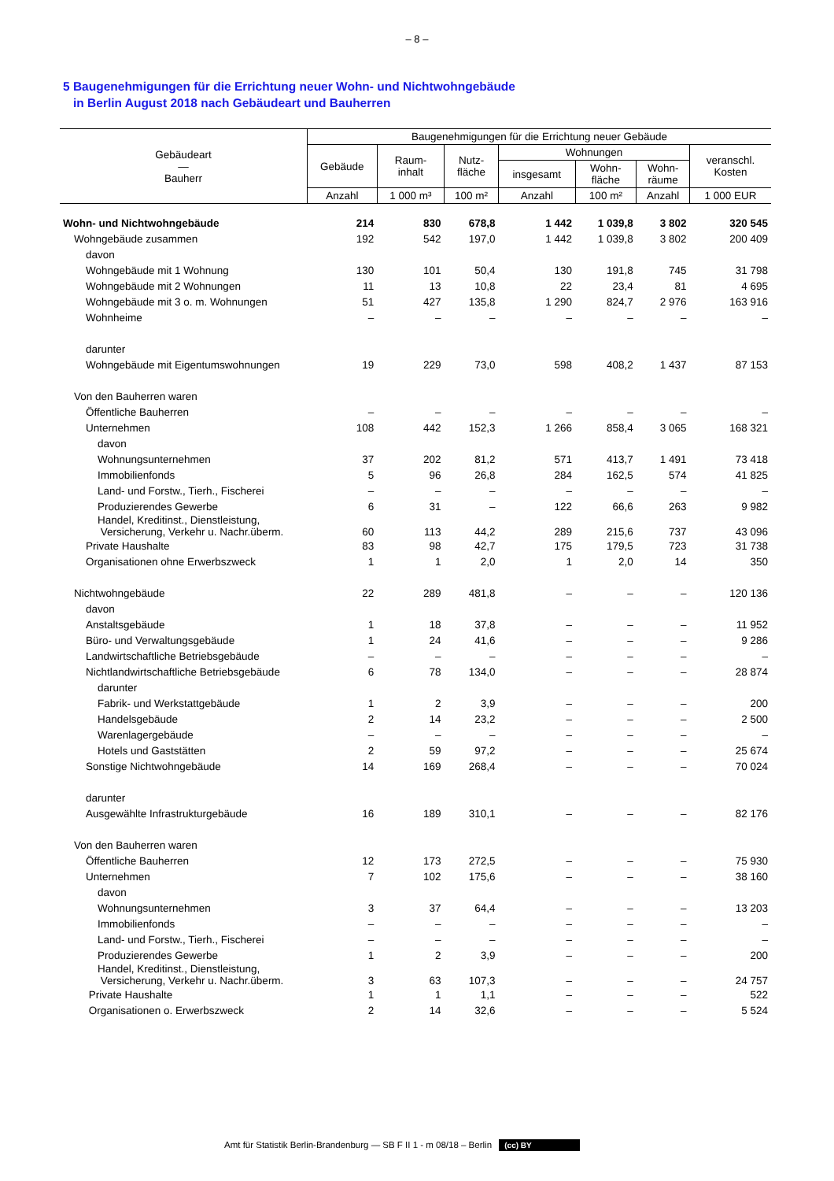– 8 –
5 Baugenehmigungen für die Errichtung neuer Wohn- und Nichtwohngebäude
in Berlin August 2018 nach Gebäudeart und Bauherren
| Gebäudeart — Bauherr | Baugenehmigungen für die Errichtung neuer Gebäude | | | | | | |
| --- | --- | --- | --- | --- | --- | --- | --- |
| | Gebäude | Raum- inhalt | Nutz- fläche | Wohnungen | | | veranschl. Kosten |
| | | | | insgesamt | Wohn- fläche | Wohn- räume | |
| | Anzahl | 1 000 m³ | 100 m² | Anzahl | 100 m² | Anzahl | 1 000 EUR |
| Wohn- und Nichtwohngebäude | 214 | 830 | 678,8 | 1 442 | 1 039,8 | 3 802 | 320 545 |
| Wohngebäude zusammen | 192 | 542 | 197,0 | 1 442 | 1 039,8 | 3 802 | 200 409 |
| davon | | | | | | | |
| Wohngebäude mit 1 Wohnung | 130 | 101 | 50,4 | 130 | 191,8 | 745 | 31 798 |
| Wohngebäude mit 2 Wohnungen | 11 | 13 | 10,8 | 22 | 23,4 | 81 | 4 695 |
| Wohngebäude mit 3 o. m. Wohnungen | 51 | 427 | 135,8 | 1 290 | 824,7 | 2 976 | 163 916 |
| Wohnheime | – | – | – | – | – | – | – |
| darunter | | | | | | | |
| Wohngebäude mit Eigentumswohnungen | 19 | 229 | 73,0 | 598 | 408,2 | 1 437 | 87 153 |
| Von den Bauherren waren | | | | | | | |
| Öffentliche Bauherren | – | – | – | – | – | – | – |
| Unternehmen | 108 | 442 | 152,3 | 1 266 | 858,4 | 3 065 | 168 321 |
| davon | | | | | | | |
| Wohnungsunternehmen | 37 | 202 | 81,2 | 571 | 413,7 | 1 491 | 73 418 |
| Immobilienfonds | 5 | 96 | 26,8 | 284 | 162,5 | 574 | 41 825 |
| Land- und Forstw., Tierh., Fischerei | – | – | – | – | – | – | – |
| Produzierendes Gewerbe | 6 | 31 | – | 122 | 66,6 | 263 | 9 982 |
| Handel, Kreditinst., Dienstleistung, Versicherung, Verkehr u. Nachr.überm. | 60 | 113 | 44,2 | 289 | 215,6 | 737 | 43 096 |
| Private Haushalte | 83 | 98 | 42,7 | 175 | 179,5 | 723 | 31 738 |
| Organisationen ohne Erwerbszweck | 1 | 1 | 2,0 | 1 | 2,0 | 14 | 350 |
| Nichtwohngebäude | 22 | 289 | 481,8 | – | – | – | 120 136 |
| davon | | | | | | | |
| Anstaltsgebäude | 1 | 18 | 37,8 | – | – | – | 11 952 |
| Büro- und Verwaltungsgebäude | 1 | 24 | 41,6 | – | – | – | 9 286 |
| Landwirtschaftliche Betriebsgebäude | – | – | – | – | – | – | – |
| Nichtlandwirtschaftliche Betriebsgebäude | 6 | 78 | 134,0 | – | – | – | 28 874 |
| darunter | | | | | | | |
| Fabrik- und Werkstattgebäude | 1 | 2 | 3,9 | – | – | – | 200 |
| Handelsgebäude | 2 | 14 | 23,2 | – | – | – | 2 500 |
| Warenlagergebäude | – | – | – | – | – | – | – |
| Hotels und Gaststätten | 2 | 59 | 97,2 | – | – | – | 25 674 |
| Sonstige Nichtwohngebäude | 14 | 169 | 268,4 | – | – | – | 70 024 |
| darunter | | | | | | | |
| Ausgewählte Infrastrukturgebäude | 16 | 189 | 310,1 | – | – | – | 82 176 |
| Von den Bauherren waren | | | | | | | |
| Öffentliche Bauherren | 12 | 173 | 272,5 | – | – | – | 75 930 |
| Unternehmen | 7 | 102 | 175,6 | – | – | – | 38 160 |
| davon | | | | | | | |
| Wohnungsunternehmen | 3 | 37 | 64,4 | – | – | – | 13 203 |
| Immobilienfonds | – | – | – | – | – | – | – |
| Land- und Forstw., Tierh., Fischerei | – | – | – | – | – | – | – |
| Produzierendes Gewerbe | 1 | 2 | 3,9 | – | – | – | 200 |
| Handel, Kreditinst., Dienstleistung, Versicherung, Verkehr u. Nachr.überm. | 3 | 63 | 107,3 | – | – | – | 24 757 |
| Private Haushalte | 1 | 1 | 1,1 | – | – | – | 522 |
| Organisationen o. Erwerbszweck | 2 | 14 | 32,6 | – | – | – | 5 524 |
Amt für Statistik Berlin-Brandenburg — SB F II 1 - m 08/18 – Berlin (cc) BY